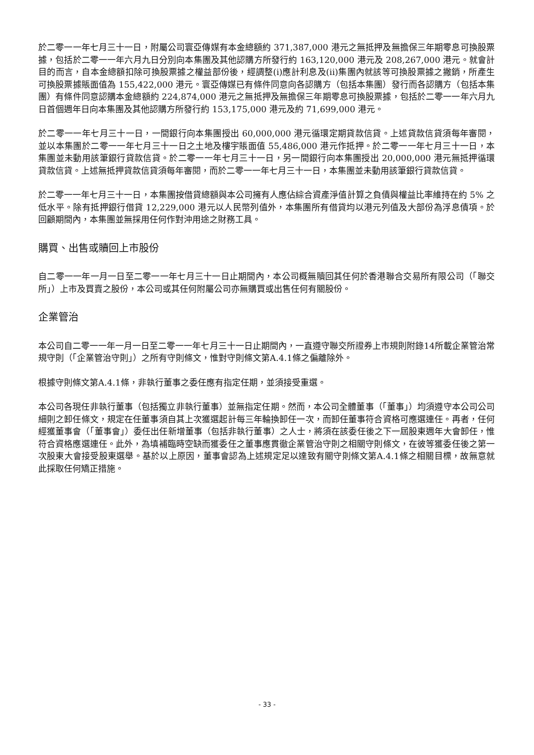於二零一一年七月三十一日，附屬公司寰亞傳媒有本金總額約 371,387,000 港元之無抵押及無擔保三年期零息可換股票據，包括於二零一一年六月九日分別向本集團及其他認購方所發行約 163,120,000 港元及 208,267,000 港元。就會計目的而言，自本金總額扣除可換股票據之權益部份後，經調整(i)應計利息及(ii)集團內就該等可換股票據之撇銷，所產生可換股票據賬面值為 155,422,000 港元。寰亞傳媒已有條件同意向各認購方（包括本集團）發行而各認購方（包括本集團）有條件同意認購本金總額約 224,874,000 港元之無抵押及無擔保三年期零息可換股票據，包括於二零一一年六月九日首個週年日向本集團及其他認購方所發行約 153,175,000 港元及約 71,699,000 港元。
於二零一一年七月三十一日，一間銀行向本集團授出 60,000,000 港元循環定期貸款信貸。上述貸款信貸須每年審閱，並以本集團於二零一一年七月三十一日之土地及樓宇賬面值 55,486,000 港元作抵押。於二零一一年七月三十一日，本集團並未動用該筆銀行貸款信貸。於二零一一年七月三十一日，另一間銀行向本集團授出 20,000,000 港元無抵押循環貸款信貸。上述無抵押貸款信貸須每年審閱，而於二零一一年七月三十一日，本集團並未動用該筆銀行貸款信貸。
於二零一一年七月三十一日，本集團按借貸總額與本公司擁有人應佔綜合資產淨值計算之負債與權益比率維持在約 5% 之低水平。除有抵押銀行借貸 12,229,000 港元以人民幣列值外，本集團所有借貸均以港元列值及大部份為浮息債項。於回顧期間內，本集團並無採用任何作對沖用途之財務工具。
購買、出售或贖回上市股份
自二零一一年一月一日至二零一一年七月三十一日止期間內，本公司概無贖回其任何於香港聯合交易所有限公司（「聯交所」）上市及買賣之股份，本公司或其任何附屬公司亦無購買或出售任何有關股份。
企業管治
本公司自二零一一年一月一日至二零一一年七月三十一日止期間內，一直遵守聯交所證券上市規則附錄14所載企業管治常規守則（「企業管治守則」）之所有守則條文，惟對守則條文第A.4.1條之偏離除外。
根據守則條文第A.4.1條，非執行董事之委任應有指定任期，並須接受重選。
本公司各現任非執行董事（包括獨立非執行董事）並無指定任期。然而，本公司全體董事（「董事」）均須遵守本公司公司細則之卸任條文，規定在任董事須自其上次獲選起計每三年輪換卸任一次，而卸任董事符合資格可應選連任。再者，任何經獲董事會（「董事會」）委任出任新增董事（包括非執行董事）之人士，將須在該委任後之下一屆股東週年大會卸任，惟符合資格應選連任。此外，為填補臨時空缺而獲委任之董事應貫徹企業管治守則之相關守則條文，在彼等獲委任後之第一次股東大會接受股東選舉。基於以上原因，董事會認為上述規定足以達致有關守則條文第A.4.1條之相關目標，故無意就此採取任何矯正措施。
- 33 -